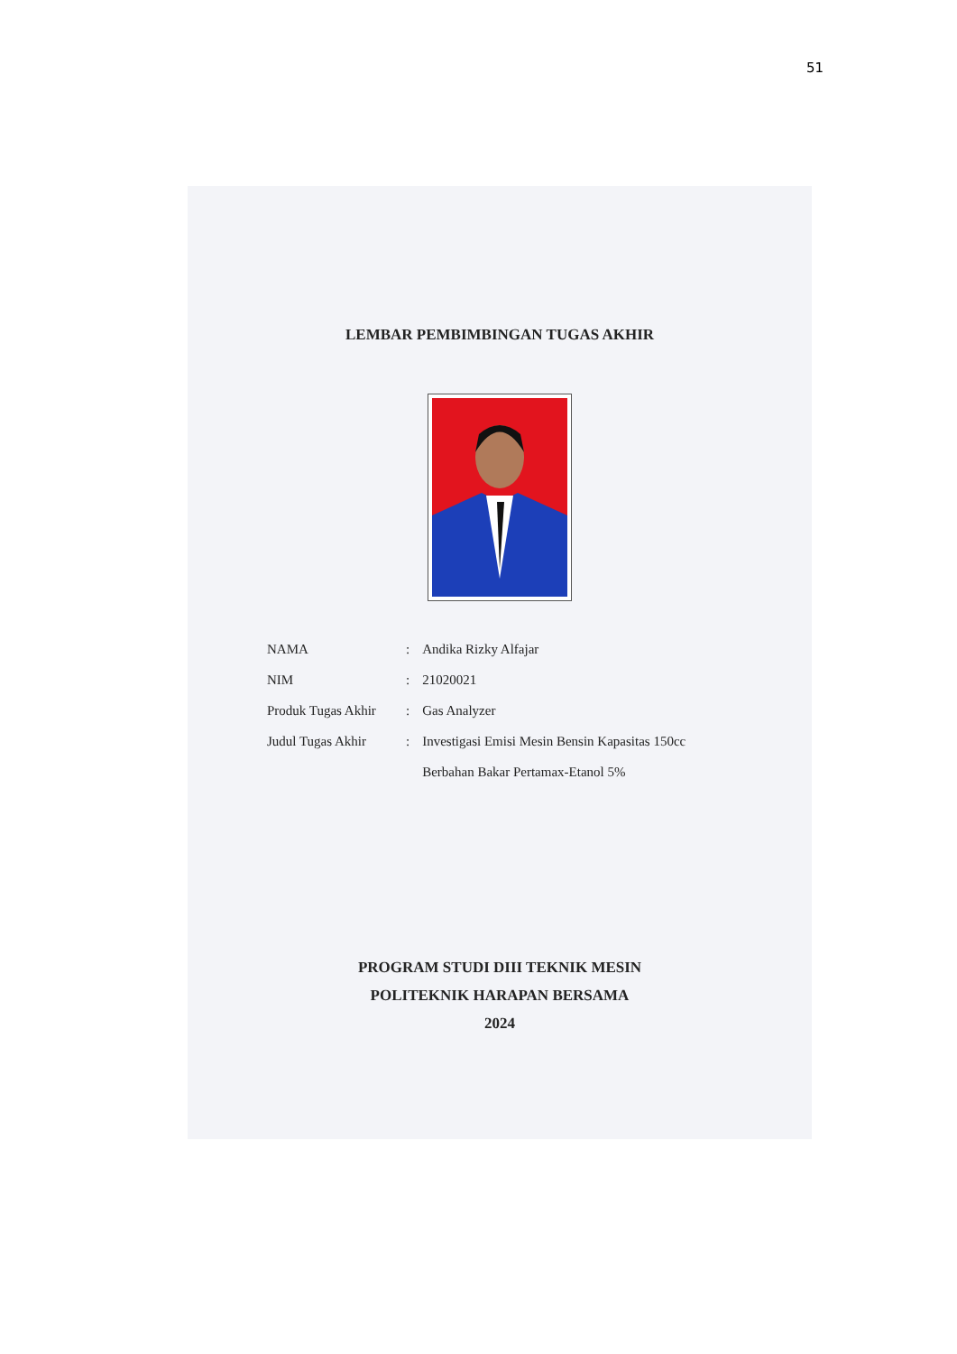51
LEMBAR PEMBIMBINGAN TUGAS AKHIR
| NAMA | : | Andika Rizky Alfajar |
| NIM | : | 21020021 |
| Produk Tugas Akhir | : | Gas Analyzer |
| Judul Tugas Akhir | : | Investigasi Emisi Mesin Bensin Kapasitas 150cc Berbahan Bakar Pertamax-Etanol 5% |
PROGRAM STUDI DIII TEKNIK MESIN
POLITEKNIK HARAPAN BERSAMA
2024